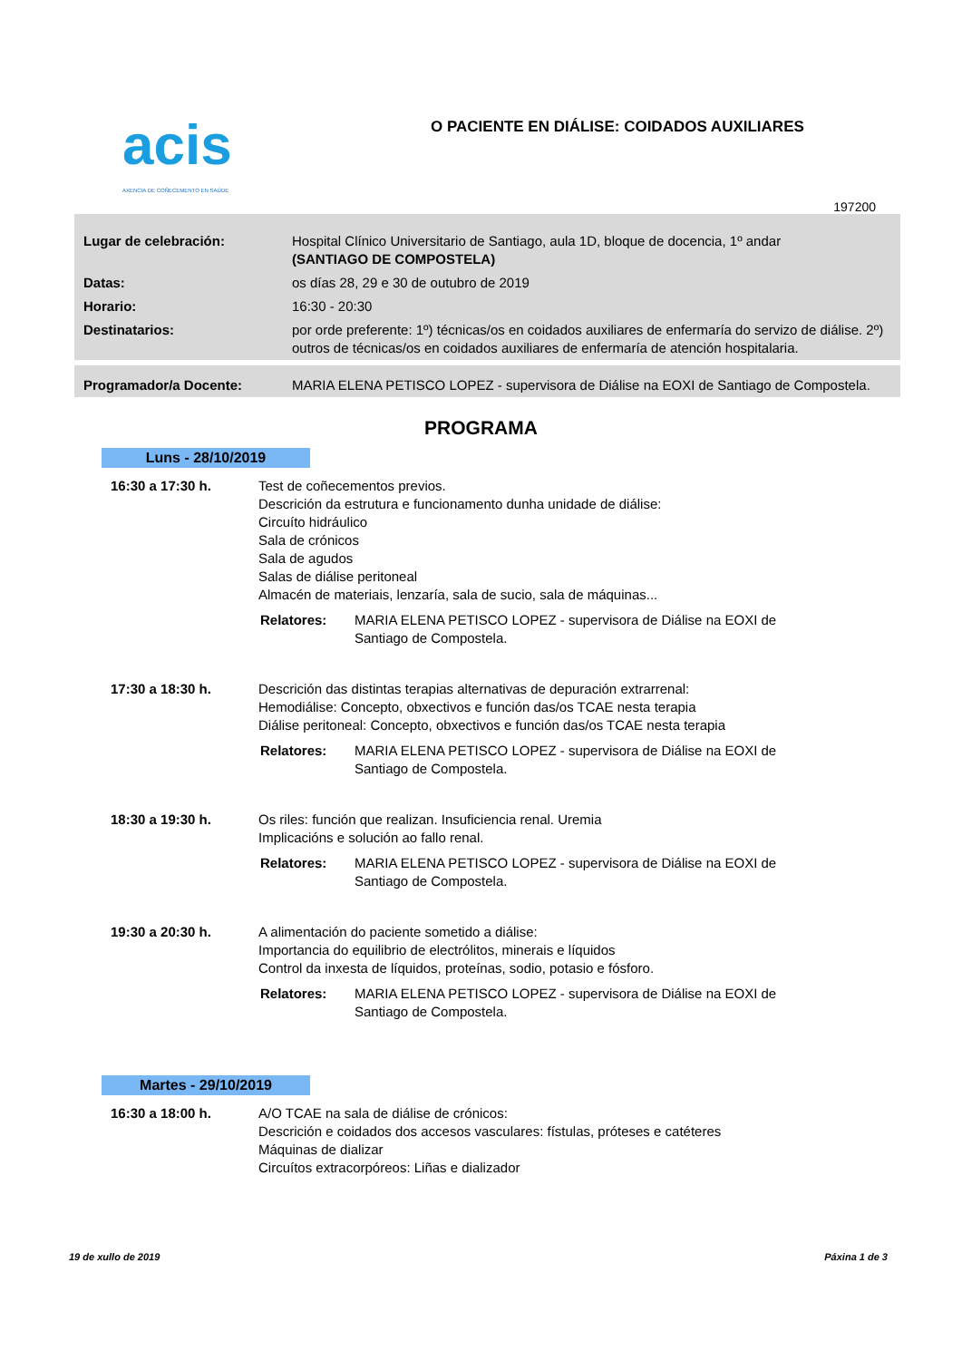acis
AXENCIA DE COÑECEMENTO EN SAÚDE
O PACIENTE EN DIÁLISE: COIDADOS AUXILIARES
197200
| Lugar de celebración: | Hospital Clínico Universitario de Santiago, aula 1D, bloque de docencia, 1º andar (SANTIAGO DE COMPOSTELA) |
| Datas: | os días 28, 29 e 30 de outubro de 2019 |
| Horario: | 16:30 - 20:30 |
| Destinatarios: | por orde preferente: 1º) técnicas/os en coidados auxiliares de enfermaría do servizo de diálise. 2º) outros de técnicas/os en coidados auxiliares de enfermaría de atención hospitalaria. |
| Programador/a Docente: | MARIA ELENA PETISCO LOPEZ - supervisora de Diálise na EOXI de Santiago de Compostela. |
PROGRAMA
Luns - 28/10/2019
16:30 a 17:30 h. Test de coñecementos previos.
Descrición da estrutura e funcionamento dunha unidade de diálise:
Circuíto hidráulico
Sala de crónicos
Sala de agudos
Salas de diálise peritoneal
Almacén de materiais, lenzaría, sala de sucio, sala de máquinas...
Relatores: MARIA ELENA PETISCO LOPEZ - supervisora de Diálise na EOXI de
Santiago de Compostela.
17:30 a 18:30 h. Descrición das distintas terapias alternativas de depuración extrarrenal:
Hemodiálise: Concepto, obxectivos e función das/os TCAE nesta terapia
Diálise peritoneal: Concepto, obxectivos e función das/os TCAE nesta terapia
Relatores: MARIA ELENA PETISCO LOPEZ - supervisora de Diálise na EOXI de
Santiago de Compostela.
18:30 a 19:30 h. Os riles: función que realizan. Insuficiencia renal. Uremia
Implicacións e solución ao fallo renal.
Relatores: MARIA ELENA PETISCO LOPEZ - supervisora de Diálise na EOXI de
Santiago de Compostela.
19:30 a 20:30 h. A alimentación do paciente sometido a diálise:
Importancia do equilibrio de electrólitos, minerais e líquidos
Control da inxesta de líquidos, proteínas, sodio, potasio e fósforo.
Relatores: MARIA ELENA PETISCO LOPEZ - supervisora de Diálise na EOXI de
Santiago de Compostela.
Martes - 29/10/2019
16:30 a 18:00 h. A/O TCAE na sala de diálise de crónicos:
Descrición e coidados dos accesos vasculares: fístulas, próteses e catéteres
Máquinas de dializar
Circuítos extracorpóreos: Liñas e dializador
19 de xullo de 2019 Páxina 1 de 3